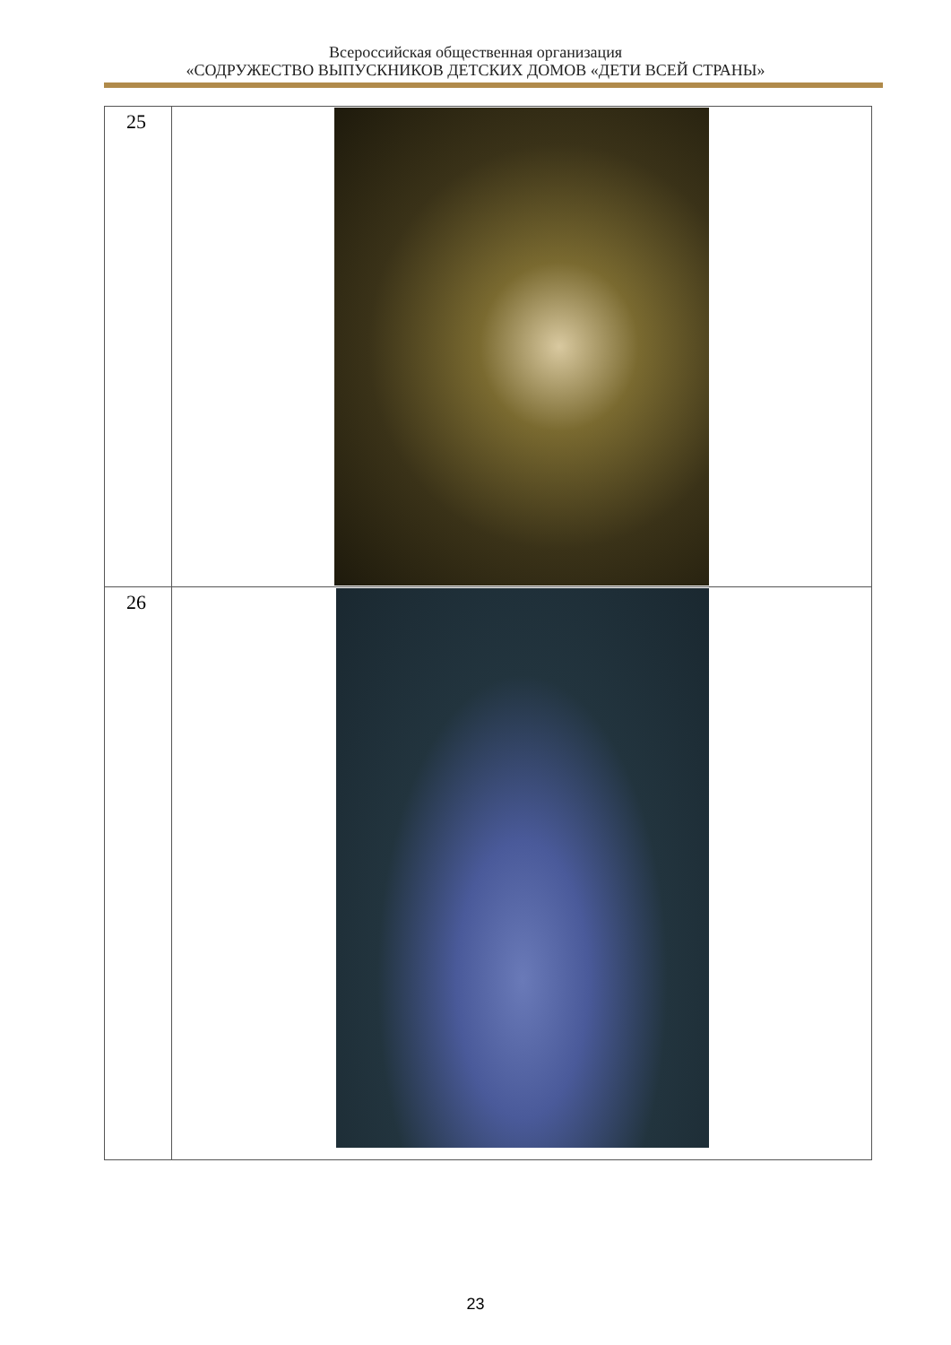Всероссийская общественная организация
«СОДРУЖЕСТВО ВЫПУСКНИКОВ ДЕТСКИХ ДОМОВ «ДЕТИ ВСЕЙ СТРАНЫ»
| 25 | |
| 26 | |
23